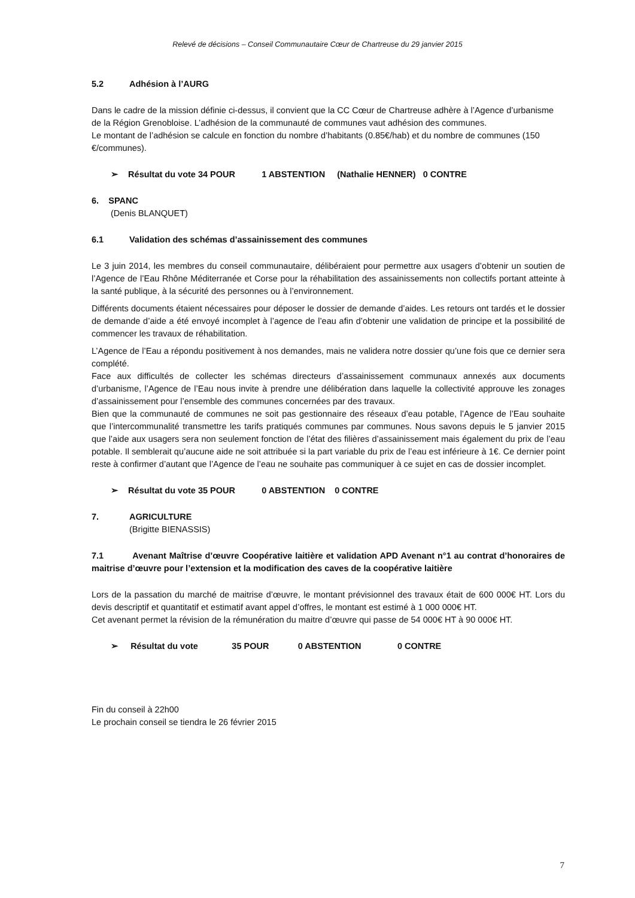Relevé de décisions – Conseil Communautaire Cœur de Chartreuse du 29 janvier 2015
5.2 Adhésion à l’AURG
Dans le cadre de la mission définie ci-dessus, il convient que la CC Cœur de Chartreuse adhère à l’Agence d’urbanisme de la Région Grenobloise. L’adhésion de la communauté de communes vaut adhésion des communes.
Le montant de l’adhésion se calcule en fonction du nombre d’habitants (0.85€/hab) et du nombre de communes (150 €/communes).
➢ Résultat du vote 34 POUR 1 ABSTENTION (Nathalie HENNER) 0 CONTRE
6. SPANC
(Denis BLANQUET)
6.1 Validation des schémas d’assainissement des communes
Le 3 juin 2014, les membres du conseil communautaire, délibéraient pour permettre aux usagers d’obtenir un soutien de l’Agence de l’Eau Rhône Méditerranée et Corse pour la réhabilitation des assainissements non collectifs portant atteinte à la santé publique, à la sécurité des personnes ou à l’environnement.
Différents documents étaient nécessaires pour déposer le dossier de demande d’aides. Les retours ont tardés et le dossier de demande d’aide a été envoyé incomplet à l’agence de l’eau afin d’obtenir une validation de principe et la possibilité de commencer les travaux de réhabilitation.
L’Agence de l’Eau a répondu positivement à nos demandes, mais ne validera notre dossier qu’une fois que ce dernier sera complété.
Face aux difficultés de collecter les schémas directeurs d’assainissement communaux annexés aux documents d’urbanisme, l’Agence de l’Eau nous invite à prendre une délibération dans laquelle la collectivité approuve les zonages d’assainissement pour l’ensemble des communes concernées par des travaux.
Bien que la communauté de communes ne soit pas gestionnaire des réseaux d’eau potable, l’Agence de l’Eau souhaite que l’intercommunalité transmettre les tarifs pratiqués communes par communes. Nous savons depuis le 5 janvier 2015 que l’aide aux usagers sera non seulement fonction de l’état des filières d’assainissement mais également du prix de l’eau potable. Il semblerait qu’aucune aide ne soit attribuée si la part variable du prix de l’eau est inférieure à 1€. Ce dernier point reste à confirmer d’autant que l’Agence de l’eau ne souhaite pas communiquer à ce sujet en cas de dossier incomplet.
➢ Résultat du vote 35 POUR 0 ABSTENTION 0 CONTRE
7. AGRICULTURE
(Brigitte BIENASSIS)
7.1 Avenant Maîtrise d’œuvre Coopérative laitière et validation APD Avenant n°1 au contrat d’honoraires de maitrise d’œuvre pour l’extension et la modification des caves de la coopérative laitière
Lors de la passation du marché de maitrise d’œuvre, le montant prévisionnel des travaux était de 600 000€ HT. Lors du devis descriptif et quantitatif et estimatif avant appel d’offres, le montant est estimé à 1 000 000€ HT.
Cet avenant permet la révision de la rémunération du maitre d’œuvre qui passe de 54 000€ HT à 90 000€ HT.
➢ Résultat du vote 35 POUR 0 ABSTENTION 0 CONTRE
Fin du conseil à 22h00
Le prochain conseil se tiendra le 26 février 2015
7